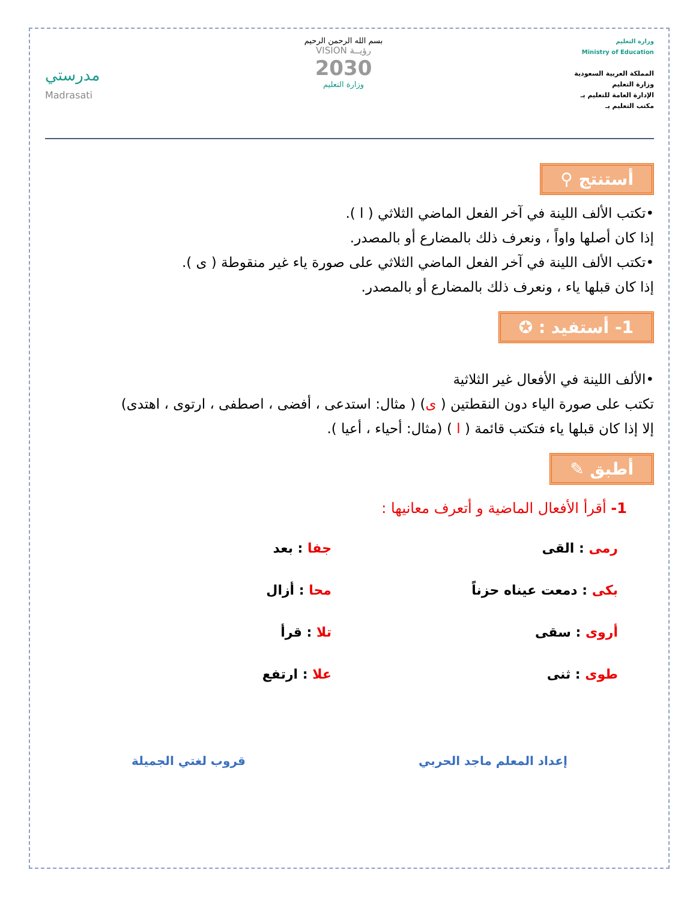وزارة التعليم
Ministry of Education
المملكة العربية السعودية
وزارة التعليم
الإدارة العامة للتعليم بـ
مكتب التعليم بـ
بسم الله الرحمن الرحيم
رؤيــة VISION
2030
وزارة التعليم
مدرستي
Madrasati
أستنتج ⚲
•تكتب الألف اللينة في آخر الفعل الماضي الثلاثي ( ا ).
إذا كان أصلها واواً ، ونعرف ذلك بالمضارع أو بالمصدر.
•تكتب الألف اللينة في آخر الفعل الماضي الثلاثي على صورة ياء غير منقوطة ( ى ).
إذا كان قبلها ياء ، ونعرف ذلك بالمضارع أو بالمصدر.
1- أستفيد : ✪
•الألف اللينة في الأفعال غير الثلاثية
تكتب على صورة الياء دون النقطتين ( ى) ( مثال: استدعى ، أفضى ، اصطفى ، ارتوى ، اهتدى)
إلا إذا كان قبلها ياء فتكتب قائمة ( ا ) (مثال: أحياء ، أعيا ).
أطبق ✎
1- أقرأ الأفعال الماضية و أتعرف معانيها :
رمى : القى
جفا : بعد
بكى : دمعت عيناه حزناً
محا : أزال
أروى : سقى
تلا : قرأ
طوى : ثنى
علا : ارتفع
إعداد المعلم ماجد الحربي قروب لغتي الجميلة